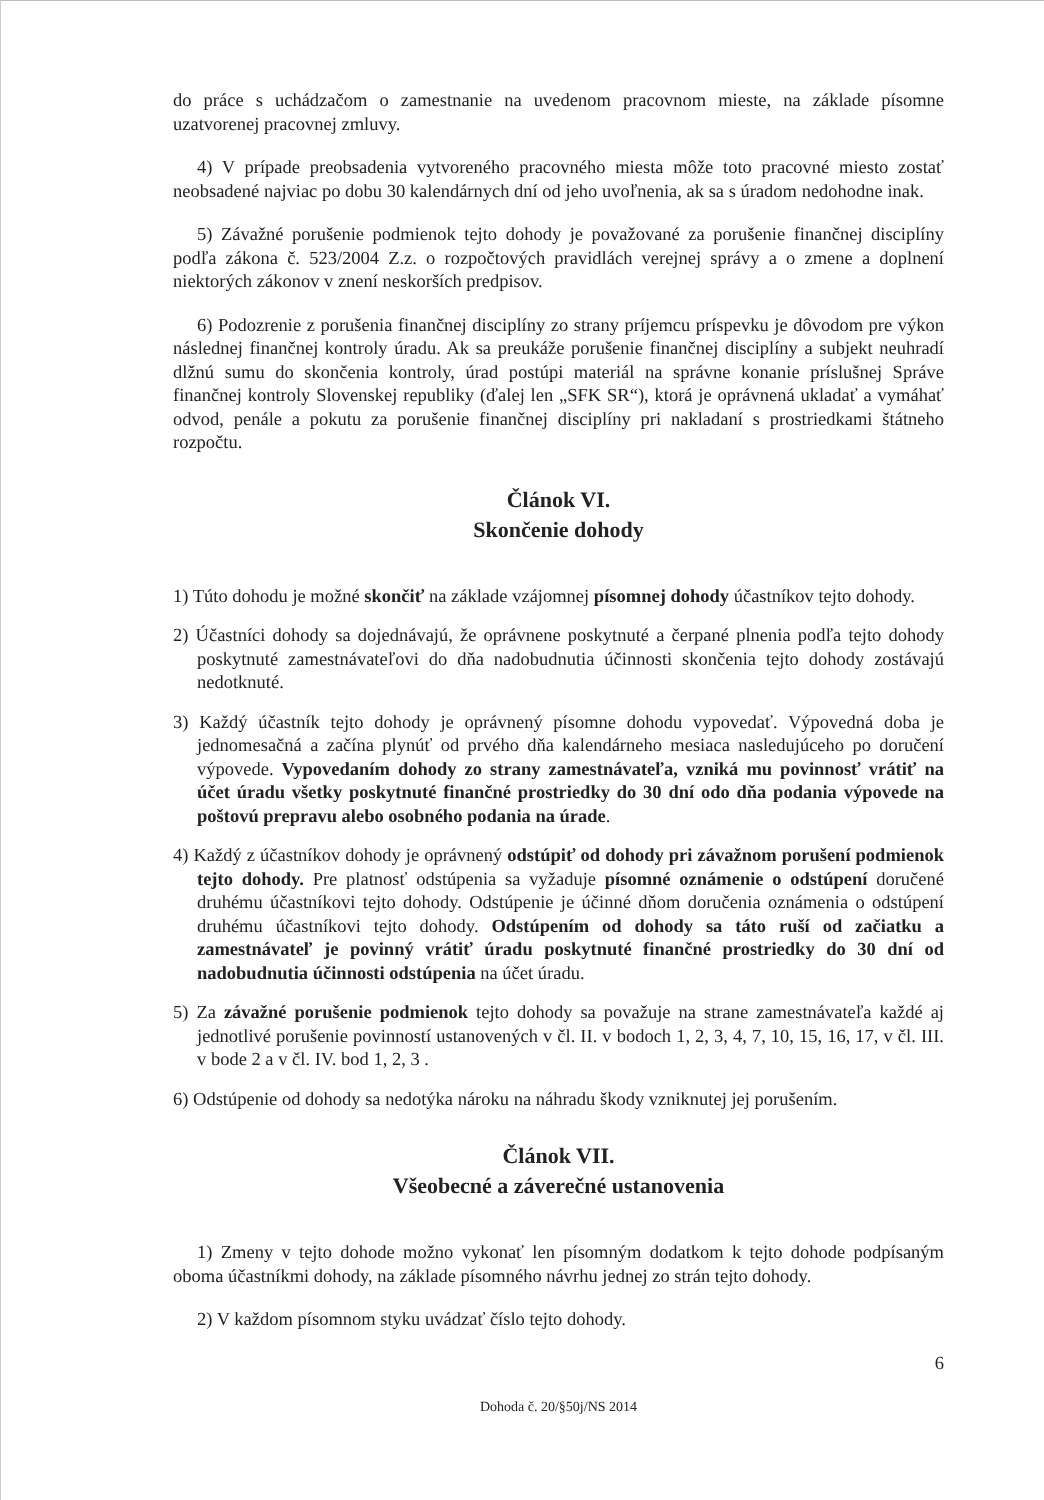do práce s uchádzačom o zamestnanie na uvedenom pracovnom mieste, na základe písomne uzatvorenej pracovnej zmluvy.
4) V prípade preobsadenia vytvoreného pracovného miesta môže toto pracovné miesto zostať neobsadené najviac po dobu 30 kalendárnych dní od jeho uvoľnenia, ak sa s úradom nedohodne inak.
5) Závažné porušenie podmienok tejto dohody je považované za porušenie finančnej disciplíny podľa zákona č. 523/2004 Z.z. o rozpočtových pravidlách verejnej správy a o zmene a doplnení niektorých zákonov v znení neskorších predpisov.
6) Podozrenie z porušenia finančnej disciplíny zo strany príjemcu príspevku je dôvodom pre výkon následnej finančnej kontroly úradu. Ak sa preukáže porušenie finančnej disciplíny a subjekt neuhradí dlžnú sumu do skončenia kontroly, úrad postúpi materiál na správne konanie príslušnej Správe finančnej kontroly Slovenskej republiky (ďalej len „SFK SR“), ktorá je oprávnená ukladať a vymáhať odvod, penále a pokutu za porušenie finančnej disciplíny pri nakladaní s prostriedkami štátneho rozpočtu.
Článok VI.
Skončenie dohody
1) Túto dohodu je možné skončiť na základe vzájomnej písomnej dohody účastníkov tejto dohody.
2) Účastníci dohody sa dojednávajú, že oprávnene poskytnuté a čerpané plnenia podľa tejto dohody poskytnuté zamestnávateľovi do dňa nadobudnutia účinnosti skončenia tejto dohody zostávajú nedotknuté.
3) Každý účastník tejto dohody je oprávnený písomne dohodu vypovedať. Výpovedná doba je jednomesačná a začína plynúť od prvého dňa kalendárneho mesiaca nasledujúceho po doručení výpovede. Vypovedaním dohody zo strany zamestnávateľa, vzniká mu povinnosť vrátiť na účet úradu všetky poskytnuté finančné prostriedky do 30 dní odo dňa podania výpovede na poštovú prepravu alebo osobného podania na úrade.
4) Každý z účastníkov dohody je oprávnený odstúpiť od dohody pri závažnom porušení podmienok tejto dohody. Pre platnosť odstúpenia sa vyžaduje písomné oznámenie o odstúpení doručené druhému účastníkovi tejto dohody. Odstúpenie je účinné dňom doručenia oznámenia o odstúpení druhému účastníkovi tejto dohody. Odstúpením od dohody sa táto ruší od začiatku a zamestnávateľ je povinný vrátiť úradu poskytnuté finančné prostriedky do 30 dní od nadobudnutia účinnosti odstúpenia na účet úradu.
5) Za závažné porušenie podmienok tejto dohody sa považuje na strane zamestnávateľa každé aj jednotlivé porušenie povinností ustanovených v čl. II. v bodoch 1, 2, 3, 4, 7, 10, 15, 16, 17, v čl. III. v bode 2 a v čl. IV. bod 1, 2, 3 .
6) Odstúpenie od dohody sa nedotýka nároku na náhradu škody vzniknutej jej porušením.
Článok VII.
Všeobecné a záverečné ustanovenia
1) Zmeny v tejto dohode možno vykonať len písomným dodatkom k tejto dohode podpísaným oboma účastníkmi dohody, na základe písomného návrhu jednej zo strán tejto dohody.
2) V každom písomnom styku uvádzať číslo tejto dohody.
6
Dohoda č. 20/§50j/NS 2014